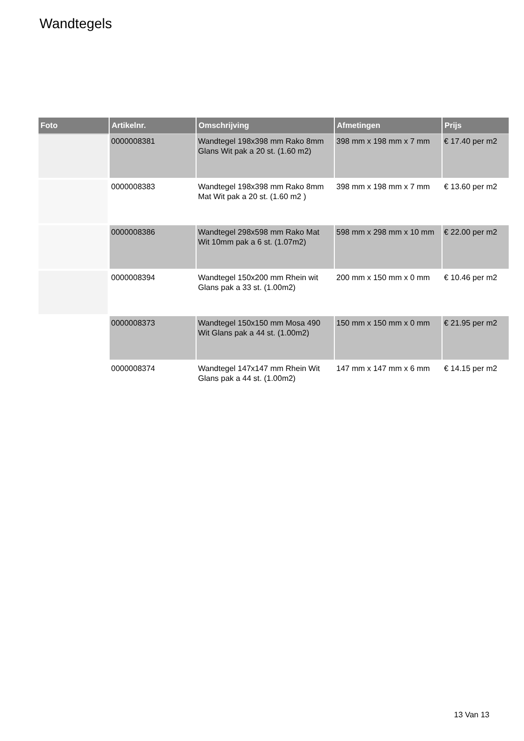Wandtegels
| Foto | Artikelnr. | Omschrijving | Afmetingen | Prijs |
| --- | --- | --- | --- | --- |
| | 0000008381 | Wandtegel 198x398 mm Rako 8mm Glans Wit pak a 20 st. (1.60 m2) | 398 mm x 198 mm x 7 mm | € 17.40 per m2 |
| | 0000008383 | Wandtegel 198x398 mm Rako 8mm Mat Wit pak a 20 st. (1.60 m2 ) | 398 mm x 198 mm x 7 mm | € 13.60 per m2 |
| | 0000008386 | Wandtegel 298x598 mm Rako Mat Wit 10mm pak a 6 st. (1.07m2) | 598 mm x 298 mm x 10 mm | € 22.00 per m2 |
| | 0000008394 | Wandtegel 150x200 mm Rhein wit Glans pak a 33 st. (1.00m2) | 200 mm x 150 mm x 0 mm | € 10.46 per m2 |
| | 0000008373 | Wandtegel 150x150 mm Mosa 490 Wit Glans pak a 44 st. (1.00m2) | 150 mm x 150 mm x 0 mm | € 21.95 per m2 |
| | 0000008374 | Wandtegel 147x147 mm Rhein Wit Glans pak a 44 st. (1.00m2) | 147 mm x 147 mm x 6 mm | € 14.15 per m2 |
13 Van 13